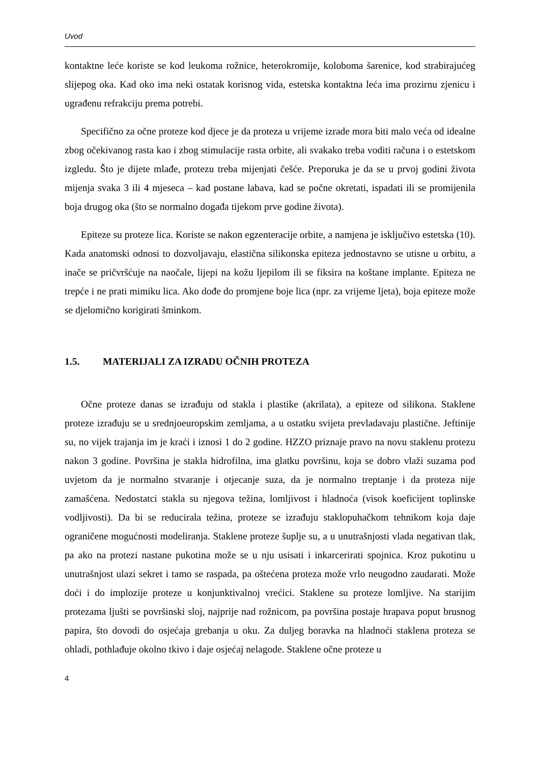Uvod
kontaktne leće koriste se kod leukoma rožnice, heterokromije, koloboma šarenice, kod strabirajućeg slijepog oka. Kad oko ima neki ostatak korisnog vida, estetska kontaktna leća ima prozirnu zjenicu i ugrađenu refrakciju prema potrebi.
Specifično za očne proteze kod djece je da proteza u vrijeme izrade mora biti malo veća od idealne zbog očekivanog rasta kao i zbog stimulacije rasta orbite, ali svakako treba voditi računa i o estetskom izgledu. Što je dijete mlađe, protezu treba mijenjati češće. Preporuka je da se u prvoj godini života mijenja svaka 3 ili 4 mjeseca – kad postane labava, kad se počne okretati, ispadati ili se promijenila boja drugog oka (što se normalno događa tijekom prve godine života).
Epiteze su proteze lica. Koriste se nakon egzenteracije orbite, a namjena je isključivo estetska (10). Kada anatomski odnosi to dozvoljavaju, elastična silikonska epiteza jednostavno se utisne u orbitu, a inače se pričvršćuje na naočale, lijepi na kožu ljepilom ili se fiksira na koštane implante. Epiteza ne trepće i ne prati mimiku lica. Ako dođe do promjene boje lica (npr. za vrijeme ljeta), boja epiteze može se djelomično korigirati šminkom.
1.5. MATERIJALI ZA IZRADU OČNIH PROTEZA
Očne proteze danas se izrađuju od stakla i plastike (akrilata), a epiteze od silikona. Staklene proteze izrađuju se u srednjoeuropskim zemljama, a u ostatku svijeta prevladavaju plastične. Jeftinije su, no vijek trajanja im je kraći i iznosi 1 do 2 godine. HZZO priznaje pravo na novu staklenu protezu nakon 3 godine. Površina je stakla hidrofilna, ima glatku površinu, koja se dobro vlaži suzama pod uvjetom da je normalno stvaranje i otjecanje suza, da je normalno treptanje i da proteza nije zamašćena. Nedostatci stakla su njegova težina, lomljivost i hladnoća (visok koeficijent toplinske vodljivosti). Da bi se reducirala težina, proteze se izrađuju staklopuhačkom tehnikom koja daje ograničene mogućnosti modeliranja. Staklene proteze šuplje su, a u unutrašnjosti vlada negativan tlak, pa ako na protezi nastane pukotina može se u nju usisati i inkarcerirati spojnica. Kroz pukotinu u unutrašnjost ulazi sekret i tamo se raspada, pa oštećena proteza može vrlo neugodno zaudarati. Može doći i do implozije proteze u konjunktivalnoj vrećici. Staklene su proteze lomljive. Na starijim protezama ljušti se površinski sloj, najprije nad rožnicom, pa površina postaje hrapava poput brusnog papira, što dovodi do osjećaja grebanja u oku. Za duljeg boravka na hladnoći staklena proteza se ohladi, pothlađuje okolno tkivo i daje osjećaj nelagode. Staklene očne proteze u
4